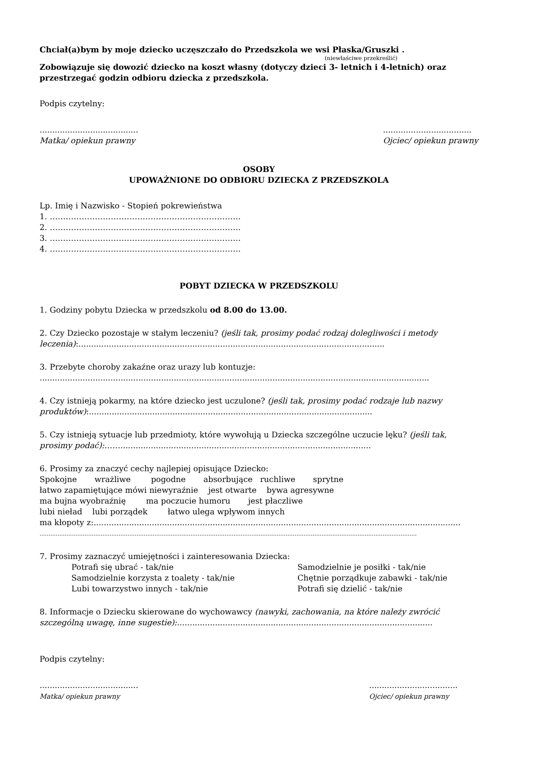Chciał(a)bym by moje dziecko uczęszczało do Przedszkola we wsi Płaska/Gruszki .
(niewłaściwe przekreślić)
Zobowiązuje się dowozić dziecko na koszt własny (dotyczy dzieci 3- letnich i 4-letnich) oraz przestrzegać godzin odbioru dziecka z przedszkola.
Podpis czytelny:
.......................................
Matka/ opiekun prawny
...................................
Ojciec/ opiekun prawny
OSOBY
UPOWAŻNIONE DO ODBIORU DZIECKA Z PRZEDSZKOLA
Lp. Imię i Nazwisko - Stopień pokrewieństwa
1. ………………………………………………………………
2. ………………………………………………………………
3. ………………………………………………………………
4. ………………………………………………………………
POBYT DZIECKA W PRZEDSZKOLU
1. Godziny pobytu Dziecka w przedszkolu od 8.00 do 13.00.
2. Czy Dziecko pozostaje w stałym leczeniu? (jeśli tak, prosimy podać rodzaj dolegliwości i metody leczenia):.........................................................................................................................
3. Przebyte choroby zakaźne oraz urazy lub kontuzje:
..........................................................................................................................................................
4. Czy istnieją pokarmy, na które dziecko jest uczulone? (jeśli tak, prosimy podać rodzaje lub nazwy produktów):................................................................................................................
5. Czy istnieją sytuacje lub przedmioty, które wywołują u Dziecka szczególne uczucie lęku? (jeśli tak, prosimy podać):……...................................................................................................
6. Prosimy za znaczyć cechy najlepiej opisujące Dziecko:
Spokojne wrażliwe pogodne absorbujące ruchliwe sprytne
łatwo zapamiętujące mówi niewyraźnie jest otwarte bywa agresywne
ma bujna wyobraźnię ma poczucie humoru jest płaczliwe
lubi nieład lubi porządek łatwo ulega wpływom innych
ma kłopoty z:.................................................................................................................................................
..................................................................................................................................................................................................................
7. Prosimy zaznaczyć umiejętności i zainteresowania Dziecka:
Potrafi się ubrać - tak/nie Samodzielnie je posiłki - tak/nie Samodzielnie korzysta z toalety - tak/nie Chętnie porządkuje zabawki - tak/nie Lubi towarzystwo innych - tak/nie Potrafi się dzielić - tak/nie
8. Informacje o Dziecku skierowane do wychowawcy (nawyki, zachowania, na które należy zwrócić szczególną uwagę, inne sugestie):.....................................................................................................
Podpis czytelny:
.......................................
Matka/ opiekun prawny
...................................
Ojciec/ opiekun prawny